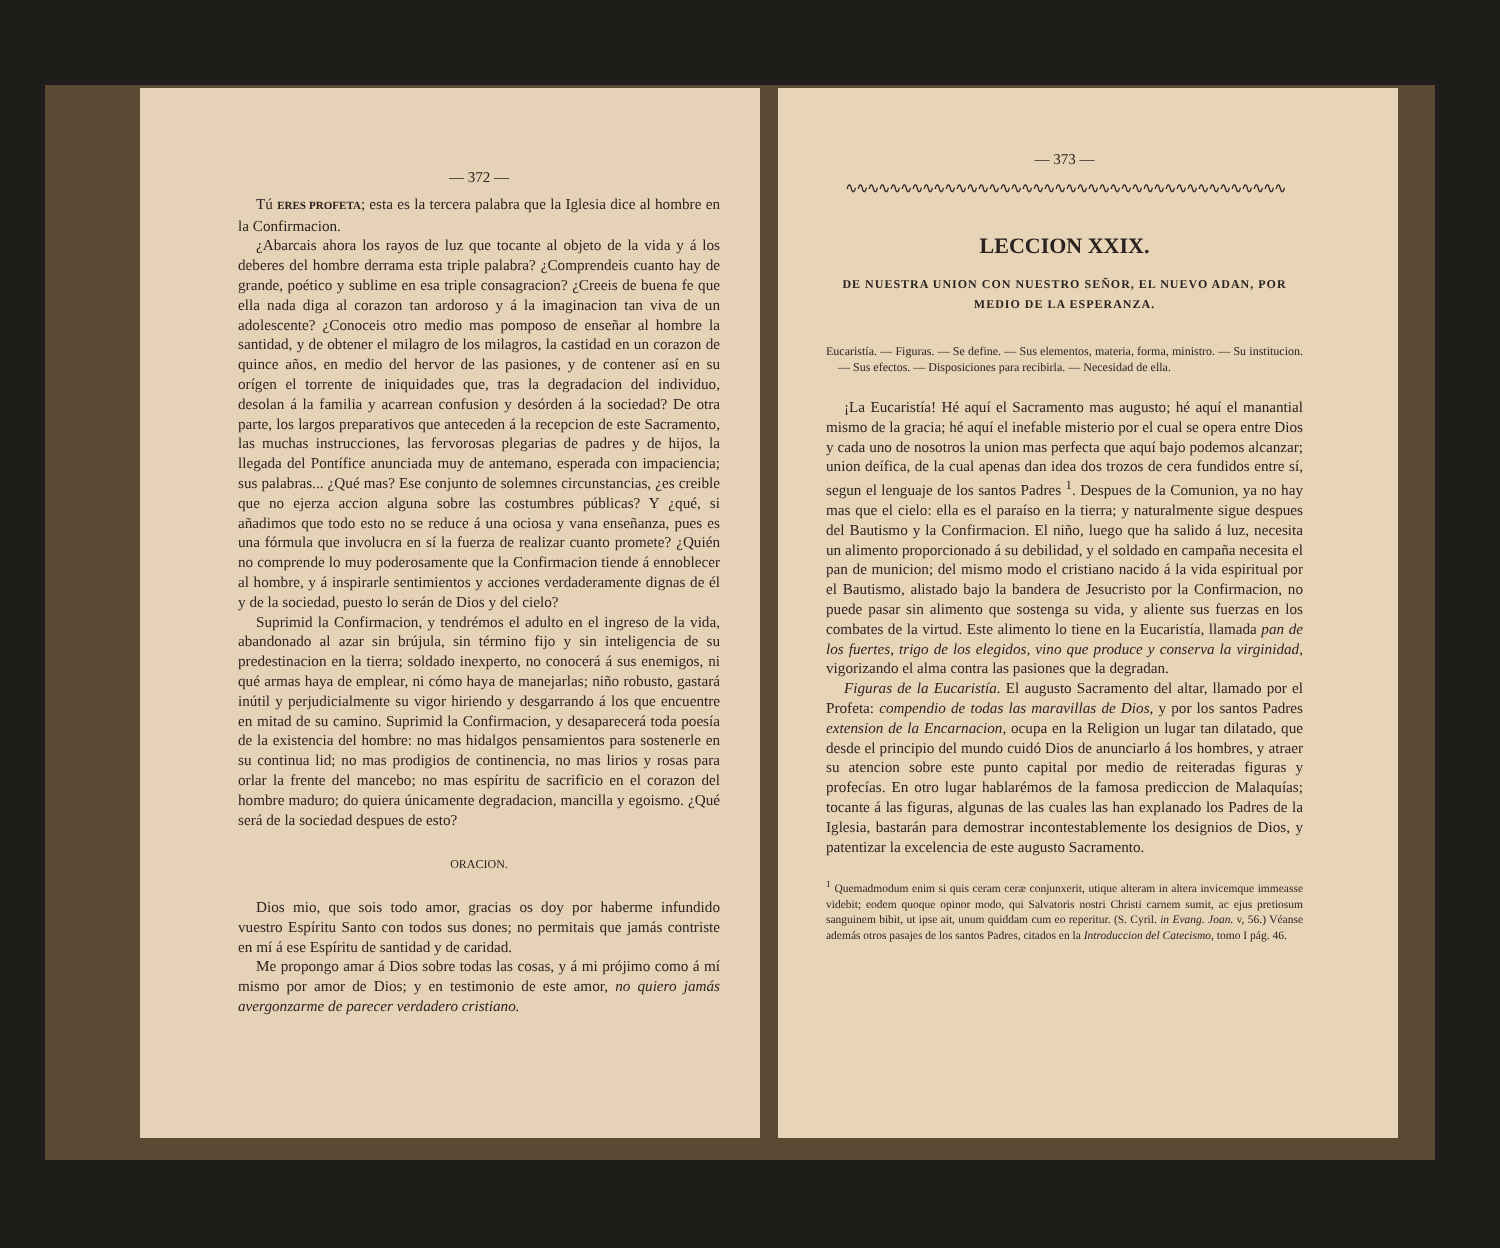— 372 —
Tú ERES PROFETA; esta es la tercera palabra que la Iglesia dice al hombre en la Confirmacion.
¿Abarcais ahora los rayos de luz que tocante al objeto de la vida y á los deberes del hombre derrama esta triple palabra? ¿Comprendeis cuanto hay de grande, poético y sublime en esa triple consagracion? ¿Creeis de buena fe que ella nada diga al corazon tan ardoroso y á la imaginacion tan viva de un adolescente? ¿Conoceis otro medio mas pomposo de enseñar al hombre la santidad, y de obtener el milagro de los milagros, la castidad en un corazon de quince años, en medio del hervor de las pasiones, y de contener así en su orígen el torrente de iniquidades que, tras la degradacion del individuo, desolan á la familia y acarrean confusion y desórden á la sociedad? De otra parte, los largos preparativos que anteceden á la recepcion de este Sacramento, las muchas instrucciones, las fervorosas plegarias de padres y de hijos, la llegada del Pontífice anunciada muy de antemano, esperada con impaciencia; sus palabras... ¿Qué mas? Ese conjunto de solemnes circunstancias, ¿es creible que no ejerza accion alguna sobre las costumbres públicas? Y ¿qué, si añadimos que todo esto no se reduce á una ociosa y vana enseñanza, pues es una fórmula que involucra en sí la fuerza de realizar cuanto promete? ¿Quién no comprende lo muy poderosamente que la Confirmacion tiende á ennoblecer al hombre, y á inspirarle sentimientos y acciones verdaderamente dignas de él y de la sociedad, puesto lo serán de Dios y del cielo?
Suprimid la Confirmacion, y tendrémos el adulto en el ingreso de la vida, abandonado al azar sin brújula, sin término fijo y sin inteligencia de su predestinacion en la tierra; soldado inexperto, no conocerá á sus enemigos, ni qué armas haya de emplear, ni cómo haya de manejarlas; niño robusto, gastará inútil y perjudicialmente su vigor hiriendo y desgarrando á los que encuentre en mitad de su camino. Suprimid la Confirmacion, y desaparecerá toda poesía de la existencia del hombre: no mas hidalgos pensamientos para sostenerle en su continua lid; no mas prodigios de continencia, no mas lirios y rosas para orlar la frente del mancebo; no mas espíritu de sacrificio en el corazon del hombre maduro; do quiera únicamente degradacion, mancilla y egoismo. ¿Qué será de la sociedad despues de esto?
ORACION.
Dios mio, que sois todo amor, gracias os doy por haberme infundido vuestro Espíritu Santo con todos sus dones; no permitais que jamás contriste en mí á ese Espíritu de santidad y de caridad.
Me propongo amar á Dios sobre todas las cosas, y á mi prójimo como á mí mismo por amor de Dios; y en testimonio de este amor, no quiero jamás avergonzarme de parecer verdadero cristiano.
— 373 —
∿∿∿∿∿∿∿∿∿∿∿∿∿∿∿∿∿∿∿∿∿∿∿∿∿∿∿∿∿∿∿∿∿∿∿∿∿∿∿∿
LECCION XXIX.
DE NUESTRA UNION CON NUESTRO SEÑOR, EL NUEVO ADAN, POR MEDIO DE LA ESPERANZA.
Eucaristía. — Figuras. — Se define. — Sus elementos, materia, forma, ministro. — Su institucion. — Sus efectos. — Disposiciones para recibirla. — Necesidad de ella.
¡La Eucaristía! Hé aquí el Sacramento mas augusto; hé aquí el manantial mismo de la gracia; hé aquí el inefable misterio por el cual se opera entre Dios y cada uno de nosotros la union mas perfecta que aquí bajo podemos alcanzar; union deífica, de la cual apenas dan idea dos trozos de cera fundidos entre sí, segun el lenguaje de los santos Padres <sup>1</sup>. Despues de la Comunion, ya no hay mas que el cielo: ella es el paraíso en la tierra; y naturalmente sigue despues del Bautismo y la Confirmacion. El niño, luego que ha salido á luz, necesita un alimento proporcionado á su debilidad, y el soldado en campaña necesita el pan de municion; del mismo modo el cristiano nacido á la vida espiritual por el Bautismo, alistado bajo la bandera de Jesucristo por la Confirmacion, no puede pasar sin alimento que sostenga su vida, y aliente sus fuerzas en los combates de la virtud. Este alimento lo tiene en la Eucaristía, llamada pan de los fuertes, trigo de los elegidos, vino que produce y conserva la virginidad, vigorizando el alma contra las pasiones que la degradan.
Figuras de la Eucaristía. El augusto Sacramento del altar, llamado por el Profeta: compendio de todas las maravillas de Dios, y por los santos Padres extension de la Encarnacion, ocupa en la Religion un lugar tan dilatado, que desde el principio del mundo cuidó Dios de anunciarlo á los hombres, y atraer su atencion sobre este punto capital por medio de reiteradas figuras y profecías. En otro lugar hablarémos de la famosa prediccion de Malaquías; tocante á las figuras, algunas de las cuales las han explanado los Padres de la Iglesia, bastarán para demostrar incontestablemente los designios de Dios, y patentizar la excelencia de este augusto Sacramento.
<sup>1</sup> Quemadmodum enim si quis ceram ceræ conjunxerit, utique alteram in altera invicemque immeasse videbit; eodem quoque opinor modo, qui Salvatoris nostri Christi carnem sumit, ac ejus pretiosum sanguinem bibit, ut ipse ait, unum quiddam cum eo reperitur. (S. Cyril. in Evang. Joan. v, 56.) Véanse además otros pasajes de los santos Padres, citados en la Introduccion del Catecismo, tomo I pág. 46.